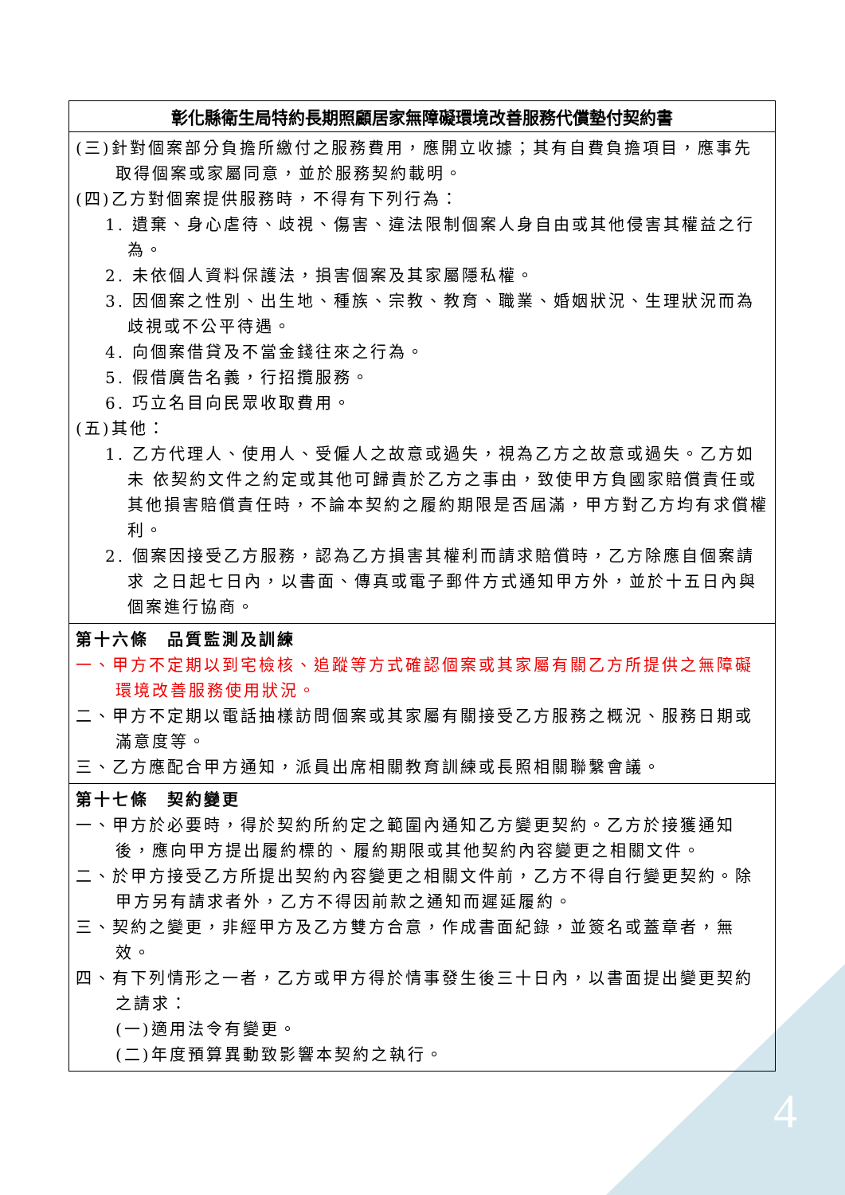4
| 彰化縣衛生局特約長期照顧居家無障礙環境改善服務代償墊付契約書 |
| --- |
| (三)針對個案部分負擔所繳付之服務費用，應開立收據；其有自費負擔項目，應事先取得個案或家屬同意，並於服務契約載明。 (四)乙方對個案提供服務時，不得有下列行為： 1. 遺棄、身心虐待、歧視、傷害、違法限制個案人身自由或其他侵害其權益之行為。 2. 未依個人資料保護法，損害個案及其家屬隱私權。 3. 因個案之性別、出生地、種族、宗教、教育、職業、婚姻狀況、生理狀況而為歧視或不公平待遇。 4. 向個案借貸及不當金錢往來之行為。 5. 假借廣告名義，行招攬服務。 6. 巧立名目向民眾收取費用。 (五)其他： 1. 乙方代理人、使用人、受僱人之故意或過失，視為乙方之故意或過失。乙方如未 依契約文件之約定或其他可歸責於乙方之事由，致使甲方負國家賠償責任或其他損害賠償責任時，不論本契約之履約期限是否屆滿，甲方對乙方均有求償權利。 2. 個案因接受乙方服務，認為乙方損害其權利而請求賠償時，乙方除應自個案請求 之日起七日內，以書面、傳真或電子郵件方式通知甲方外，並於十五日內與個案進行協商。 |
| 第十六條 品質監測及訓練 一、甲方不定期以到宅檢核、追蹤等方式確認個案或其家屬有關乙方所提供之無障礙環境改善服務使用狀況。 二、甲方不定期以電話抽樣訪問個案或其家屬有關接受乙方服務之概況、服務日期或滿意度等。 三、乙方應配合甲方通知，派員出席相關教育訓練或長照相關聯繫會議。 |
| 第十七條 契約變更 一、甲方於必要時，得於契約所約定之範圍內通知乙方變更契約。乙方於接獲通知後，應向甲方提出履約標的、履約期限或其他契約內容變更之相關文件。 二、於甲方接受乙方所提出契約內容變更之相關文件前，乙方不得自行變更契約。除甲方另有請求者外，乙方不得因前款之通知而遲延履約。 三、契約之變更，非經甲方及乙方雙方合意，作成書面紀錄，並簽名或蓋章者，無效。 四、有下列情形之一者，乙方或甲方得於情事發生後三十日內，以書面提出變更契約之請求： (一)適用法令有變更。 (二)年度預算異動致影響本契約之執行。 |